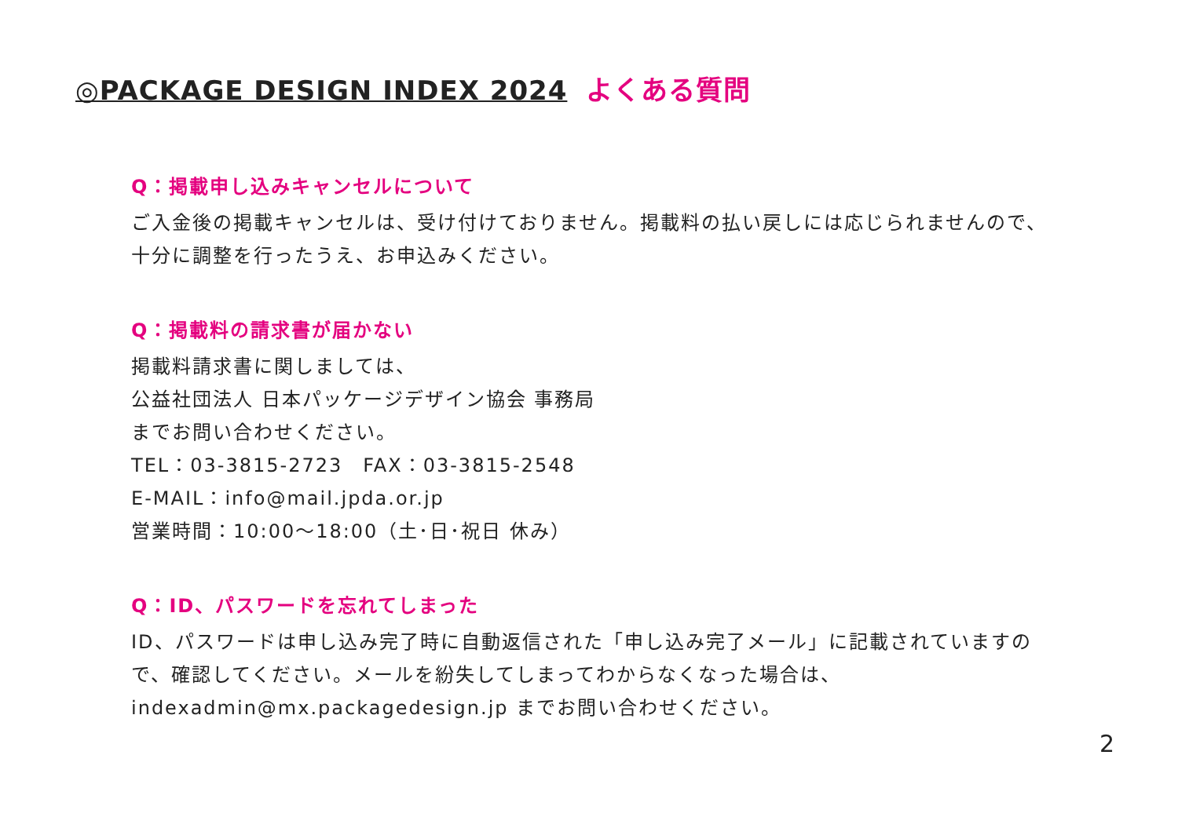◎PACKAGE DESIGN INDEX 2024 よくある質問
Q：掲載申し込みキャンセルについて
ご入金後の掲載キャンセルは、受け付けておりません。掲載料の払い戻しには応じられませんので、十分に調整を行ったうえ、お申込みください。
Q：掲載料の請求書が届かない
掲載料請求書に関しましては、
公益社団法人 日本パッケージデザイン協会 事務局
までお問い合わせください。
TEL：03-3815-2723　FAX：03-3815-2548
E-MAIL：info@mail.jpda.or.jp
営業時間：10:00〜18:00（土･日･祝日 休み）
Q：ID、パスワードを忘れてしまった
ID、パスワードは申し込み完了時に自動返信された「申し込み完了メール」に記載されていますので、確認してください。メールを紛失してしまってわからなくなった場合は、indexadmin@mx.packagedesign.jp までお問い合わせください。
2